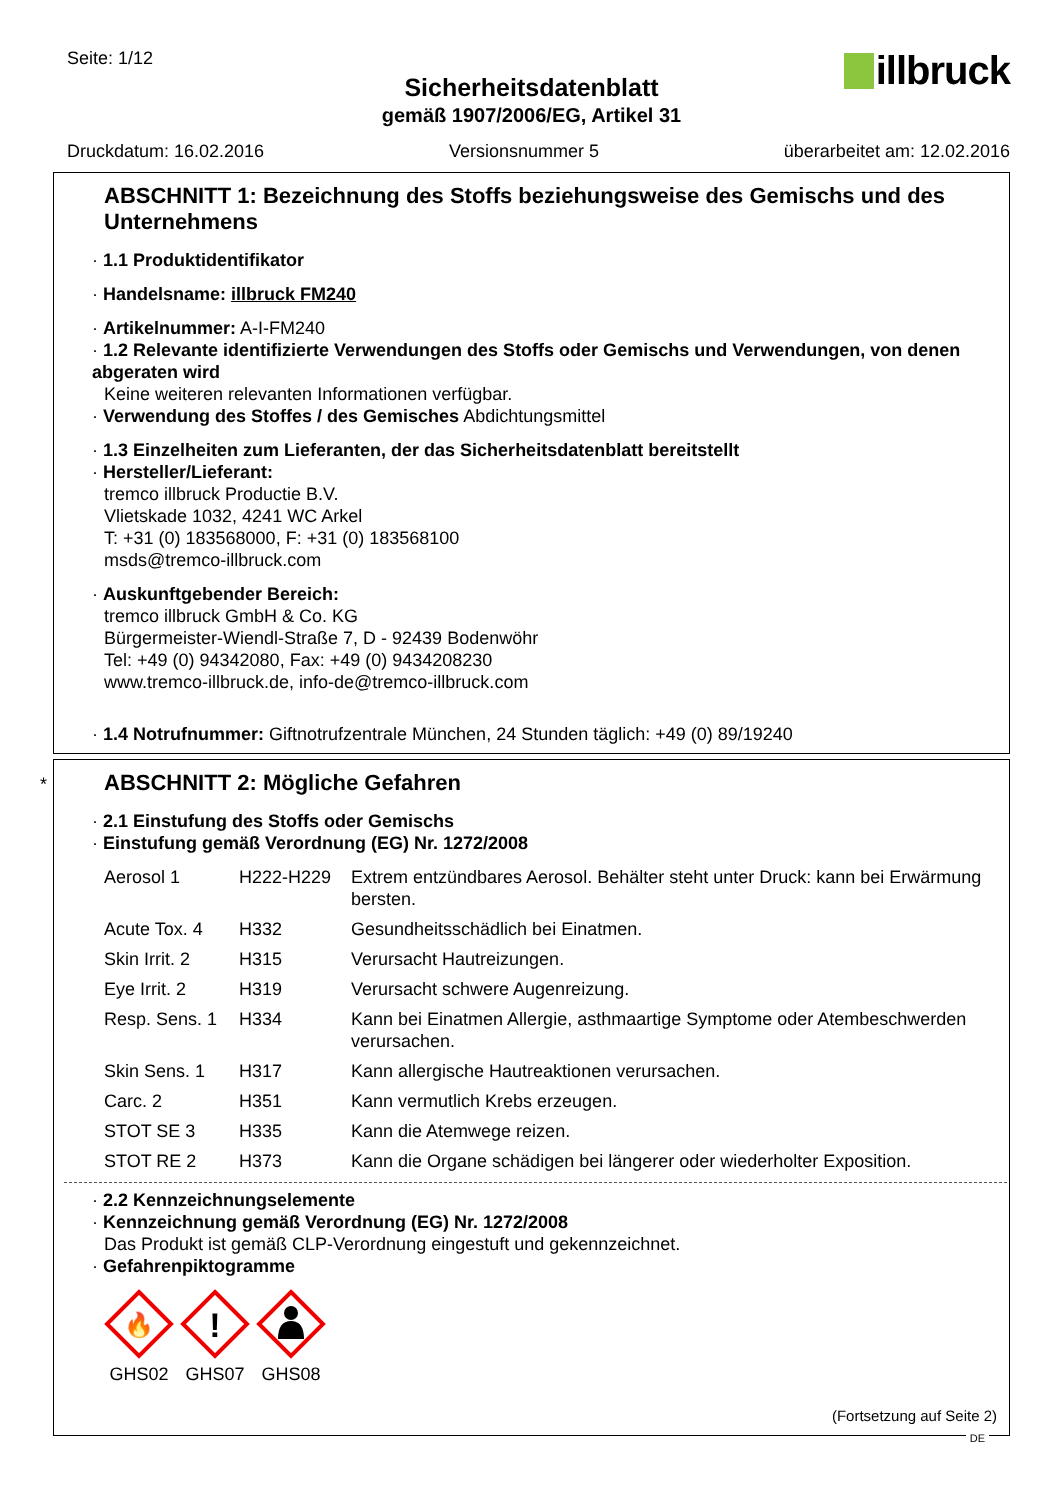Seite: 1/12
illbruck
Sicherheitsdatenblatt
gemäß 1907/2006/EG, Artikel 31
Druckdatum: 16.02.2016 Versionsnummer 5 überarbeitet am: 12.02.2016
ABSCHNITT 1: Bezeichnung des Stoffs beziehungsweise des Gemischs und des Unternehmens
· 1.1 Produktidentifikator
· Handelsname: illbruck FM240
· Artikelnummer: A-I-FM240
· 1.2 Relevante identifizierte Verwendungen des Stoffs oder Gemischs und Verwendungen, von denen abgeraten wird
Keine weiteren relevanten Informationen verfügbar.
· Verwendung des Stoffes / des Gemisches Abdichtungsmittel
· 1.3 Einzelheiten zum Lieferanten, der das Sicherheitsdatenblatt bereitstellt
· Hersteller/Lieferant:
tremco illbruck Productie B.V.
Vlietskade 1032, 4241 WC Arkel
T: +31 (0) 183568000, F: +31 (0) 183568100
msds@tremco-illbruck.com
· Auskunftgebender Bereich:
tremco illbruck GmbH & Co. KG
Bürgermeister-Wiendl-Straße 7, D - 92439 Bodenwöhr
Tel: +49 (0) 94342080, Fax: +49 (0) 9434208230
www.tremco-illbruck.de, info-de@tremco-illbruck.com
· 1.4 Notrufnummer: Giftnotrufzentrale München, 24 Stunden täglich: +49 (0) 89/19240
*
ABSCHNITT 2: Mögliche Gefahren
· 2.1 Einstufung des Stoffs oder Gemischs
· Einstufung gemäß Verordnung (EG) Nr. 1272/2008
| Aerosol 1 | H222-H229 | Extrem entzündbares Aerosol. Behälter steht unter Druck: kann bei Erwärmung bersten. |
| Acute Tox. 4 | H332 | Gesundheitsschädlich bei Einatmen. |
| Skin Irrit. 2 | H315 | Verursacht Hautreizungen. |
| Eye Irrit. 2 | H319 | Verursacht schwere Augenreizung. |
| Resp. Sens. 1 | H334 | Kann bei Einatmen Allergie, asthmaartige Symptome oder Atembeschwerden verursachen. |
| Skin Sens. 1 | H317 | Kann allergische Hautreaktionen verursachen. |
| Carc. 2 | H351 | Kann vermutlich Krebs erzeugen. |
| STOT SE 3 | H335 | Kann die Atemwege reizen. |
| STOT RE 2 | H373 | Kann die Organe schädigen bei längerer oder wiederholter Exposition. |
· 2.2 Kennzeichnungselemente
· Kennzeichnung gemäß Verordnung (EG) Nr. 1272/2008
Das Produkt ist gemäß CLP-Verordnung eingestuft und gekennzeichnet.
· Gefahrenpiktogramme
🔥
GHS02
!
GHS07
GHS08
(Fortsetzung auf Seite 2)
DE